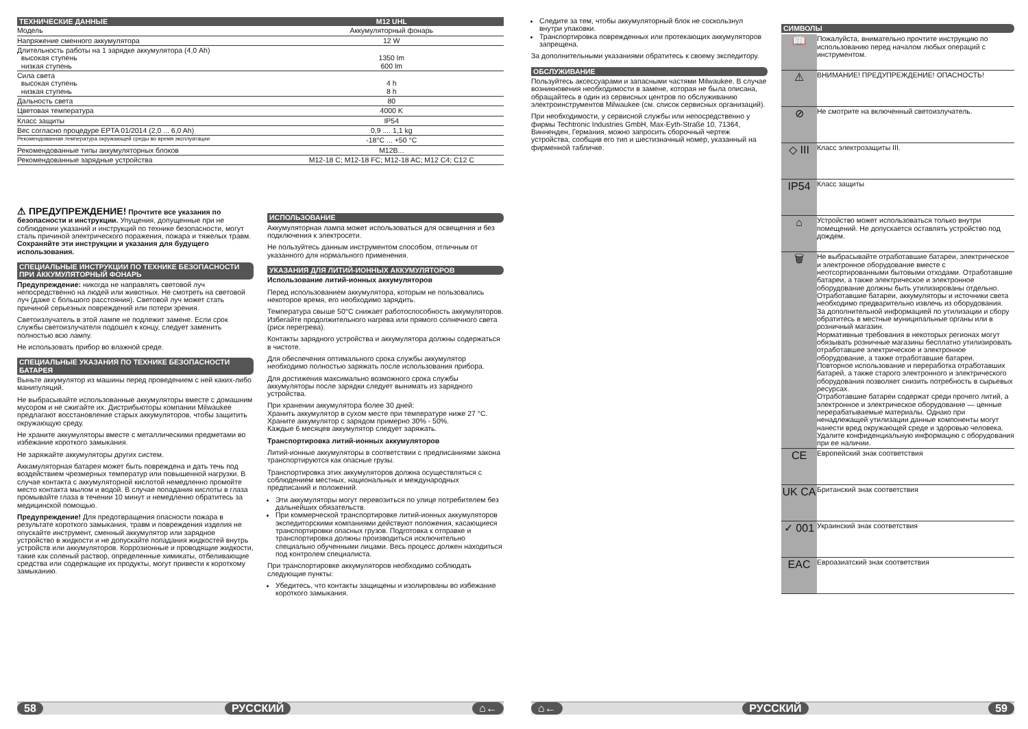| ТЕХНИЧЕСКИЕ ДАННЫЕ | M12 UHL |
| --- | --- |
| Модель | Аккумуляторный фонарь |
| Напряжение сменного аккумулятора | 12 W |
| Длительность работы на 1 зарядке аккумулятора (4,0 Ah) высокая ступень низкая ступень | 1350 lm 600 lm |
| Сила света высокая ступень низкая ступень | 4 h 8 h |
| Дальность света | 80 |
| Цветовая температура | 4000 K |
| Класс защиты | IP54 |
| Вес согласно процедуре EPTA 01/2014 (2,0 ... 6,0 Ah) | 0,9 .... 1,1 kg |
| Рекомендованная температура окружающей среды во время эксплуатации | -18°C ... +50 °C |
| Рекомендованные типы аккумуляторных блоков | M12B... |
| Рекомендованные зарядные устройства | M12-18 C; M12-18 FC; M12-18 AC; M12 C4; C12 C |
⚠ ПРЕДУПРЕЖДЕНИЕ! Прочтите все указания по безопасности и инструкции. Упущения, допущенные при не соблюдении указаний и инструкций по технике безопасности, могут сталь причиной электрического поражения, пожара и тяжелых травм.
Сохраняйте эти инструкции и указания для будущего использования.
СПЕЦИАЛЬНЫЕ ИНСТРУКЦИИ ПО ТЕХНИКЕ БЕЗОПАСНОСТИ ПРИ АККУМУЛЯТОРНЫЙ ФОНАРЬ
Предупреждение: никогда не направлять световой луч непосредственно на людей или животных. Не смотреть на световой луч (даже с большого расстояния). Световой луч может стать причиной серьезных повреждений или потери зрения.
Светоизлучатель в этой лампе не подлежит замене. Если срок службы светоизлучателя подошел к концу, следует заменить полностью всю лампу.
Не использовать прибор во влажной среде.
СПЕЦИАЛЬНЫЕ УКАЗАНИЯ ПО ТЕХНИКЕ БЕЗОПАСНОСТИ БАТАРЕЯ
Выньте аккумулятор из машины перед проведением с ней каких-либо манипуляций.
Не выбрасывайте использованные аккумуляторы вместе с домашним мусором и не сжигайте их. Дистрибьюторы компании Milwaukee предлагают восстановление старых аккумуляторов, чтобы защитить окружающую среду.
Не храните аккумуляторы вместе с металлическими предметами во избежание короткого замыкания.
Не заряжайте аккумуляторы других систем.
Аккамуляторная батарея может быть повреждена и дать течь под воздействием чрезмерных температур или повышенной нагрузки. В случае контакта с аккумуляторной кислотой немедленно промойте место контакта мылом и водой. В случае попадания кислоты в глаза промывайте глаза в течении 10 минут и немедленно обратитесь за медицинской помощью.
Предупреждение! Для предотвращения опасности пожара в результате короткого замыкания, травм и повреждения изделия не опускайте инструмент, сменный аккумулятор или зарядное устройство в жидкости и не допускайте попадания жидкостей внутрь устройств или аккумуляторов. Коррозионные и проводящие жидкости, такие как соленый раствор, определенные химикаты, отбеливающие средства или содержащие их продукты, могут привести к короткому замыканию.
ИСПОЛЬЗОВАНИЕ
Аккумуляторная лампа может использоваться для освещения и без подключения к электросети.
Не пользуйтесь данным инструментом способом, отличным от указанного для нормального применения.
УКАЗАНИЯ ДЛЯ ЛИТИЙ-ИОННЫХ АККУМУЛЯТОРОВ
Использование литий-ионных аккумуляторов
Перед использованием аккумулятора, которым не пользовались некоторое время, его необходимо зарядить.
Температура свыше 50°C снижает работоспособность аккумуляторов. Избегайте продолжительного нагрева или прямого солнечного света (риск перегрева).
Контакты зарядного устройства и аккумулятора должны содержаться в чистоте.
Для обеспечения оптимального срока службы аккумулятор необходимо полностью заряжать после использования прибора.
Для достижения максимально возможного срока службы аккумуляторы после зарядки следует вынимать из зарядного устройства.
При хранении аккумулятора более 30 дней:
Хранить аккумулятор в сухом месте при температуре ниже 27 °C.
Храните аккумулятор с зарядом примерно 30% - 50%.
Каждые 6 месяцев аккумулятор следует заряжать.
Транспортировка литий-ионных аккумуляторов
Литий-ионные аккумуляторы в соответствии с предписаниями закона транспортируются как опасные грузы.
Транспортировка этих аккумуляторов должна осуществляться с соблюдением местных, национальных и международных предписаний и положений.
Эти аккумуляторы могут перевозиться по улице потребителем без дальнейших обязательств.
При коммерческой транспортировке литий-ионных аккумуляторов экспедиторскими компаниями действуют положения, касающиеся транспортировки опасных грузов. Подготовка к отправке и транспортировка должны производиться исключительно специально обученными лицами. Весь процесс должен находиться под контролем специалиста.
При транспортировке аккумуляторов необходимо соблюдать следующие пункты:
Убедитесь, что контакты защищены и изолированы во избежание короткого замыкания.
Следите за тем, чтобы аккумуляторный блок не соскользнул внутри упаковки.
Транспортировка поврежденных или протекающих аккумуляторов запрещена.
За дополнительными указаниями обратитесь к своему экспедитору.
ОБСЛУЖИВАНИЕ
Пользуйтесь аксессуарами и запасными частями Milwaukee. В случае возникновения необходимости в замене, которая не была описана, обращайтесь в один из сервисных центров по обслуживанию электроинструментов Milwaukee (см. список сервисных организаций).
При необходимости, у сервисной службы или непосредственно у фирмы Techtronic Industries GmbH, Max-Eyth-Straße 10, 71364, Винненден, Германия, можно запросить сборочный чертеж устройства, сообщив его тип и шестизначный номер, указанный на фирменной табличке.
СИМВОЛЫ
| 📖 | Пожалуйста, внимательно прочтите инструкцию по использованию перед началом любых операций с инструментом. |
| ⚠ | ВНИМАНИЕ! ПРЕДУПРЕЖДЕНИЕ! ОПАСНОСТЬ! |
| ⊘ | Не смотрите на включенный светоизлучатель. |
| ◇ III | Класс электрозащиты III. |
| IP54 | Класс защиты |
| ⌂ | Устройство может использоваться только внутри помещений. Не допускается оставлять устройство под дождем. |
| 🗑 | Не выбрасывайте отработавшие батареи, электрическое и электронное оборудование вместе с неотсортированными бытовыми отходами. Отработавшие батареи, а также электрическое и электронное оборудование должны быть утилизированы отдельно. Отработавшие батареи, аккумуляторы и источники света необходимо предварительно извлечь из оборудования. За дополнительной информацией по утилизации и сбору обратитесь в местные муниципальные органы или в розничный магазин. Нормативные требования в некоторых регионах могут обязывать розничные магазины бесплатно утилизировать отработавшее электрическое и электронное оборудование, а также отработавшие батареи. Повторное использование и переработка отработавших батарей, а также старого электронного и электрического оборудования позволяет снизить потребность в сырьевых ресурсах. Отработавшие батареи содержат среди прочего литий, а электронное и электрическое оборудование — ценные перерабатываемые материалы. Однако при ненадлежащей утилизации данные компоненты могут нанести вред окружающей среде и здоровью человека. Удалите конфиденциальную информацию с оборудования при ее наличии. |
| CE | Европейский знак соответствия |
| UK CA | Британский знак соответствия |
| ✓ 001 | Украинский знак соответствия |
| EAC | Евроазиатский знак соответствия |
58 РУССКИЙ ⌂← ⌂← РУССКИЙ 59